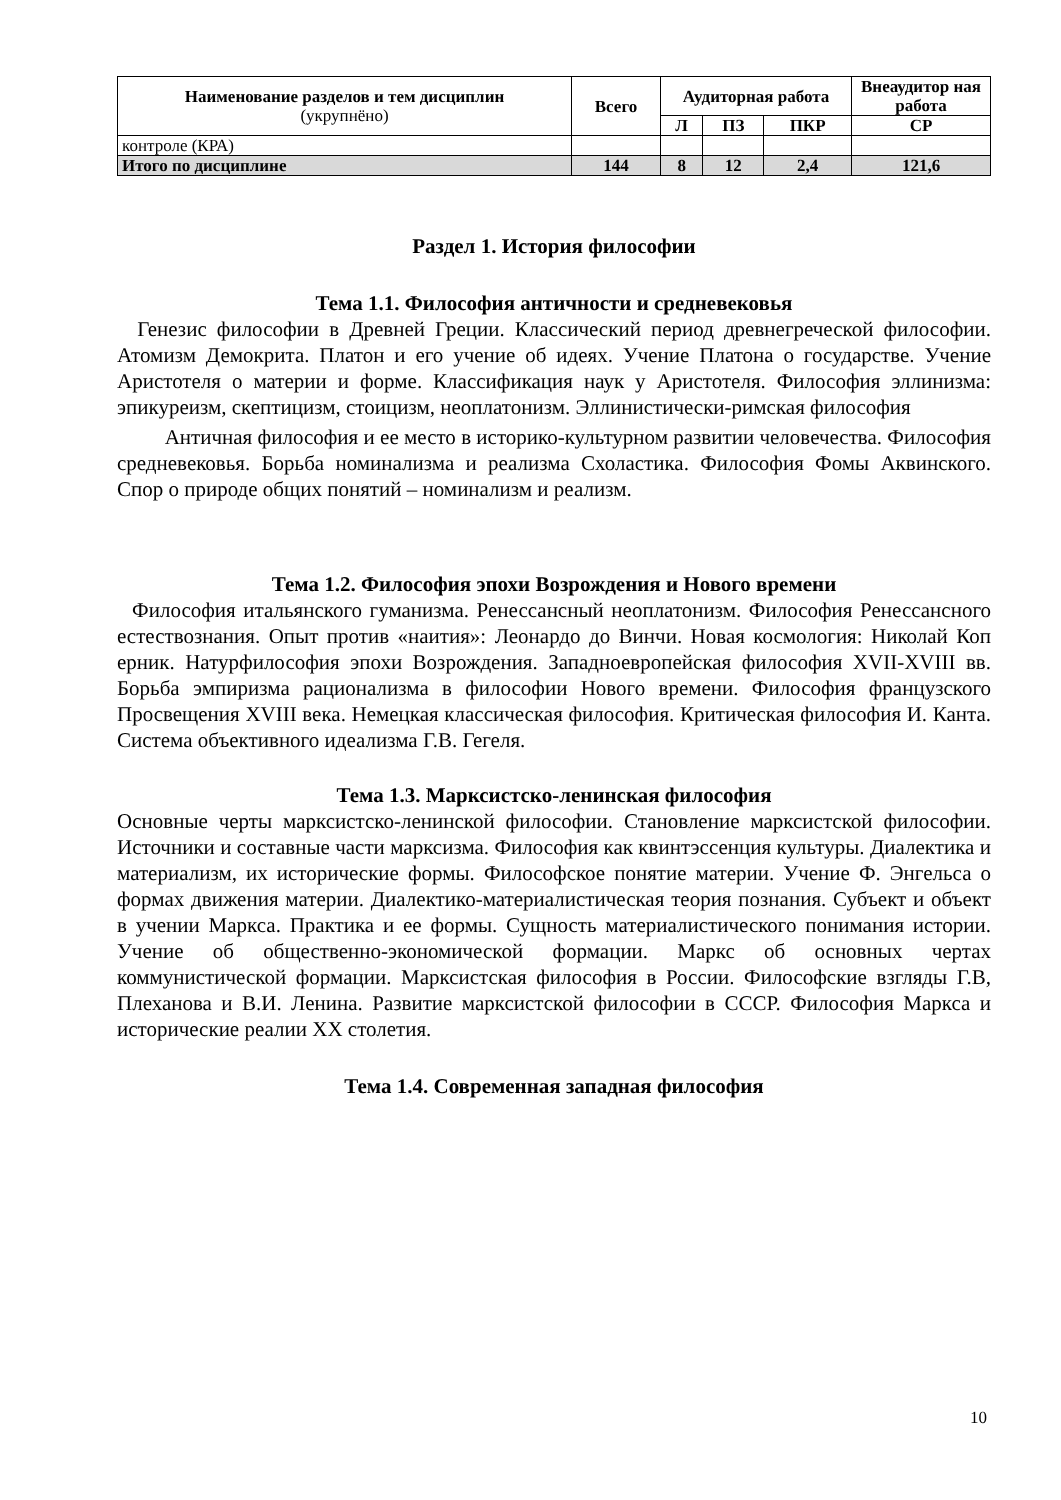| Наименование разделов и тем дисциплин (укрупнёно) | Всего | Аудиторная работа | | | Внеаудитор ная работа |
| --- | --- | --- | --- | --- | --- |
| | | Л | ПЗ | ПКР | СР |
| контроле (КРА) | | | | | |
| Итого по дисциплине | 144 | 8 | 12 | 2,4 | 121,6 |
Раздел 1. История философии
Тема 1.1. Философия античности и средневековья
Генезис философии в Древней Греции. Классический период древнегреческой философии. Атомизм Демокрита. Платон и его учение об идеях. Учение Платона о государстве. Учение Аристотеля о материи и форме. Классификация наук у Аристотеля. Философия эллинизма: эпикуреизм, скептицизм, стоицизм, неоплатонизм. Эллинистически-римская философия
Античная философия и ее место в историко-культурном развитии человечества. Философия средневековья. Борьба номинализма и реализма Схоластика. Философия Фомы Аквинского. Спор о природе общих понятий – номинализм и реализм.
Тема 1.2. Философия эпохи Возрождения и Нового времени
Философия итальянского гуманизма. Ренессансный неоплатонизм. Философия Ренессансного естествознания. Опыт против «наития»: Леонардо до Винчи. Новая космология: Николай Коп ерник. Натурфилософия эпохи Возрождения. Западноевропейская философия XVII-XVIII вв. Борьба эмпиризма рационализма в философии Нового времени. Философия французского Просвещения XVIII века. Немецкая классическая философия. Критическая философия И. Канта. Система объективного идеализма Г.В. Гегеля.
Тема 1.3. Марксистско-ленинская философия
Основные черты марксистско-ленинской философии. Становление марксистской философии. Источники и составные части марксизма. Философия как квинтэссенция культуры. Диалектика и материализм, их исторические формы. Философское понятие материи. Учение Ф. Энгельса о формах движения материи. Диалектико-материалистическая теория познания. Субъект и объект в учении Маркса. Практика и ее формы. Сущность материалистического понимания истории. Учение об общественно-экономической формации. Маркс об основных чертах коммунистической формации. Марксистская философия в России. Философские взгляды Г.В, Плеханова и В.И. Ленина. Развитие марксистской философии в СССР. Философия Маркса и исторические реалии XX столетия.
Тема 1.4. Современная западная философия
10